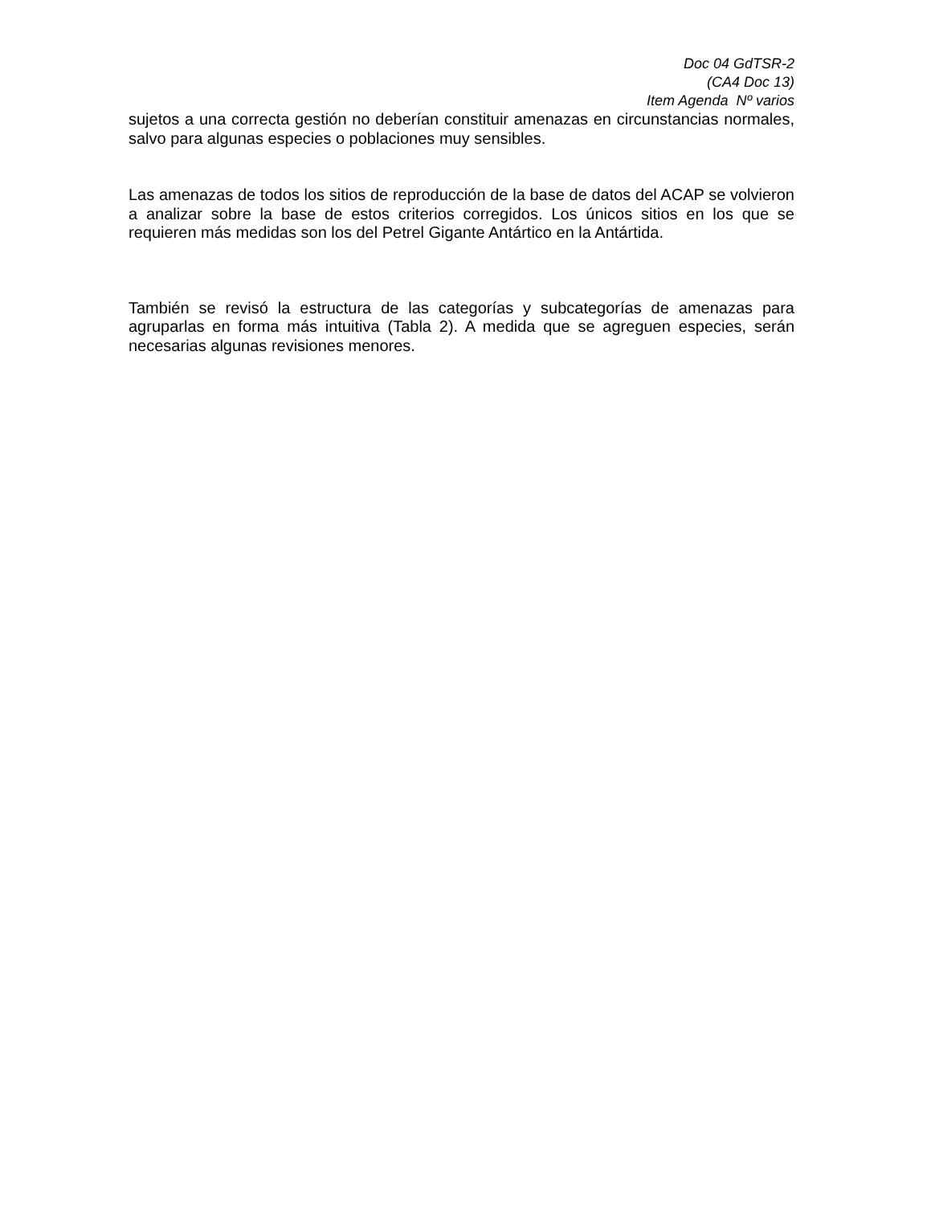Doc 04 GdTSR-2
(CA4 Doc 13)
Item Agenda Nº varios
sujetos a una correcta gestión no deberían constituir amenazas en circunstancias normales, salvo para algunas especies o poblaciones muy sensibles.
Las amenazas de todos los sitios de reproducción de la base de datos del ACAP se volvieron a analizar sobre la base de estos criterios corregidos. Los únicos sitios en los que se requieren más medidas son los del Petrel Gigante Antártico en la Antártida.
También se revisó la estructura de las categorías y subcategorías de amenazas para agruparlas en forma más intuitiva (Tabla 2). A medida que se agreguen especies, serán necesarias algunas revisiones menores.